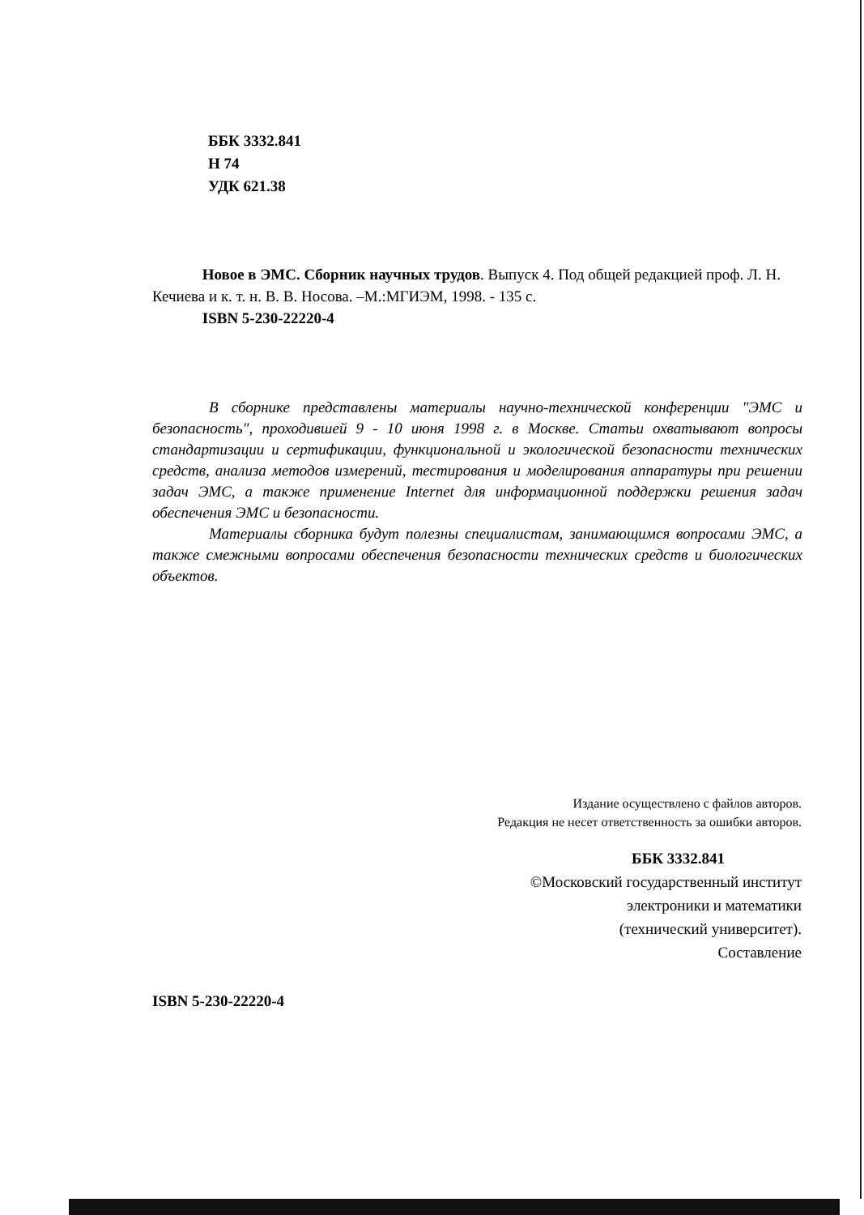ББК 3332.841
Н 74
УДК 621.38
Новое в ЭМС. Сборник научных трудов. Выпуск 4. Под общей редакцией проф. Л. Н. Кечиева и к. т. н. В. В. Носова. –М.:МГИЭМ, 1998. - 135 с.
ISBN 5-230-22220-4
В сборнике представлены материалы научно-технической конференции "ЭМС и безопасность", проходившей 9 - 10 июня 1998 г. в Москве. Статьи охватывают вопросы стандартизации и сертификации, функциональной и экологической безопасности технических средств, анализа методов измерений, тестирования и моделирования аппаратуры при решении задач ЭМС, а также применение Internet для информационной поддержки решения задач обеспечения ЭМС и безопасности.
Материалы сборника будут полезны специалистам, занимающимся вопросами ЭМС, а также смежными вопросами обеспечения безопасности технических средств и биологических объектов.
Издание осуществлено с файлов авторов.
Редакция не несет ответственность за ошибки авторов.
ББК 3332.841
©Московский государственный институт
электроники и математики
(технический университет).
Составление
ISBN 5-230-22220-4